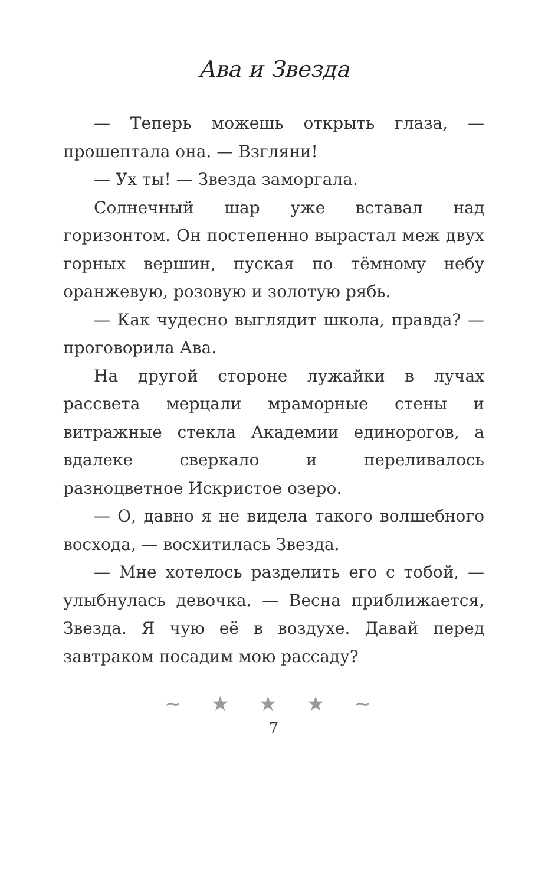Ава и Звезда
— Теперь можешь открыть глаза, — прошептала она. — Взгляни!
— Ух ты! — Звезда заморгала.
Солнечный шар уже вставал над горизонтом. Он постепенно вырастал меж двух горных вершин, пуская по тёмному небу оранжевую, розовую и золотую рябь.
— Как чудесно выглядит школа, правда? — проговорила Ава.
На другой стороне лужайки в лучах рассвета мерцали мраморные стены и витражные стекла Академии единорогов, а вдалеке сверкало и переливалось разноцветное Искристое озеро.
— О, давно я не видела такого волшебного восхода, — восхитилась Звезда.
— Мне хотелось разделить его с тобой, — улыбнулась девочка. — Весна приближается, Звезда. Я чую её в воздухе. Давай перед завтраком посадим мою рассаду?
~ ★ ★ ★ ~
7